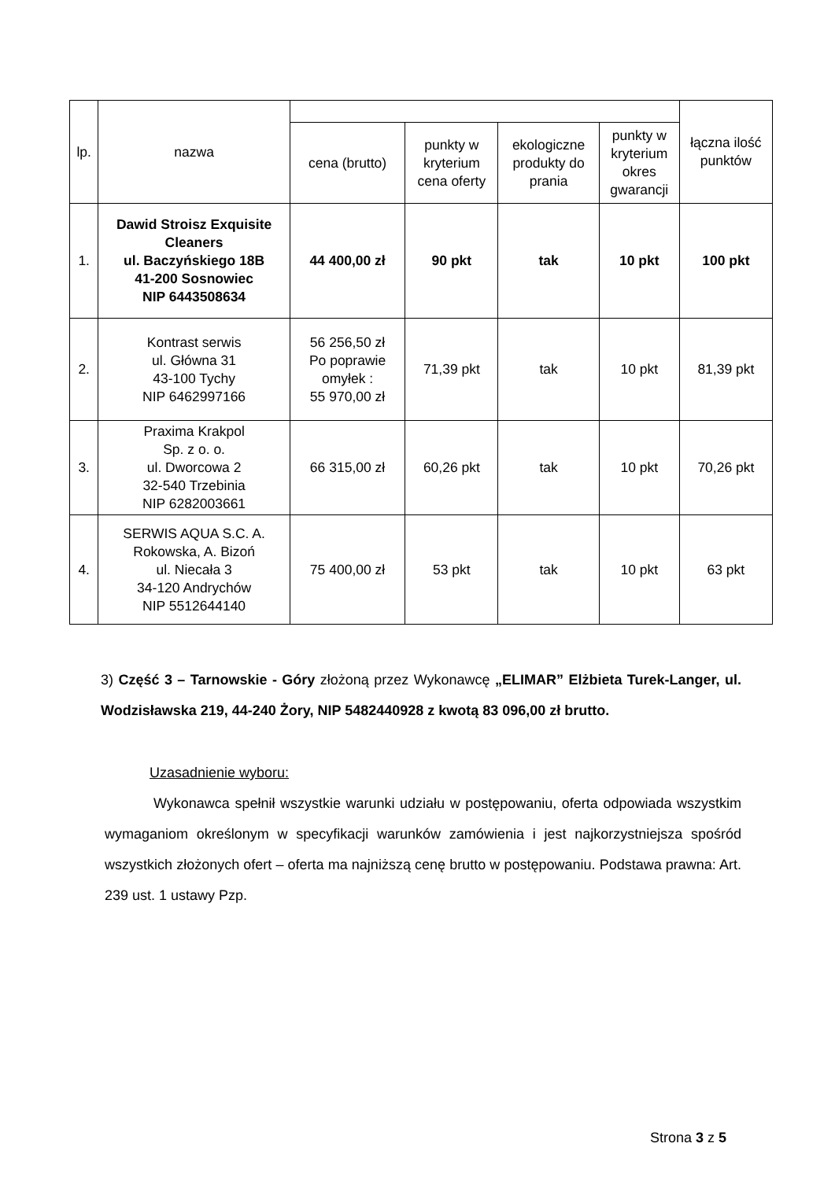| lp. | nazwa | | | | | łączna ilość punktów |
| --- | --- | --- | --- | --- | --- | --- |
| | | cena (brutto) | punkty w kryterium cena oferty | ekologiczne produkty do prania | punkty w kryterium okres gwarancji | |
| 1. | Dawid Stroisz Exquisite Cleaners ul. Baczyńskiego 18B 41-200 Sosnowiec NIP 6443508634 | 44 400,00 zł | 90 pkt | tak | 10 pkt | 100 pkt |
| 2. | Kontrast serwis ul. Główna 31 43-100 Tychy NIP 6462997166 | 56 256,50 zł Po poprawie omyłek : 55 970,00 zł | 71,39 pkt | tak | 10 pkt | 81,39 pkt |
| 3. | Praxima Krakpol Sp. z o. o. ul. Dworcowa 2 32-540 Trzebinia NIP 6282003661 | 66 315,00 zł | 60,26 pkt | tak | 10 pkt | 70,26 pkt |
| 4. | SERWIS AQUA S.C. A. Rokowska, A. Bizoń ul. Niecała 3 34-120 Andrychów NIP 5512644140 | 75 400,00 zł | 53 pkt | tak | 10 pkt | 63 pkt |
3) Część 3 – Tarnowskie - Góry złożoną przez Wykonawcę „ELIMAR” Elżbieta Turek-Langer, ul. Wodzisławska 219, 44-240 Żory, NIP 5482440928 z kwotą 83 096,00 zł brutto.
Uzasadnienie wyboru:
Wykonawca spełnił wszystkie warunki udziału w postępowaniu, oferta odpowiada wszystkim wymaganiom określonym w specyfikacji warunków zamówienia i jest najkorzystniejsza spośród wszystkich złożonych ofert – oferta ma najniższą cenę brutto w postępowaniu. Podstawa prawna: Art. 239 ust. 1 ustawy Pzp.
Strona 3 z 5